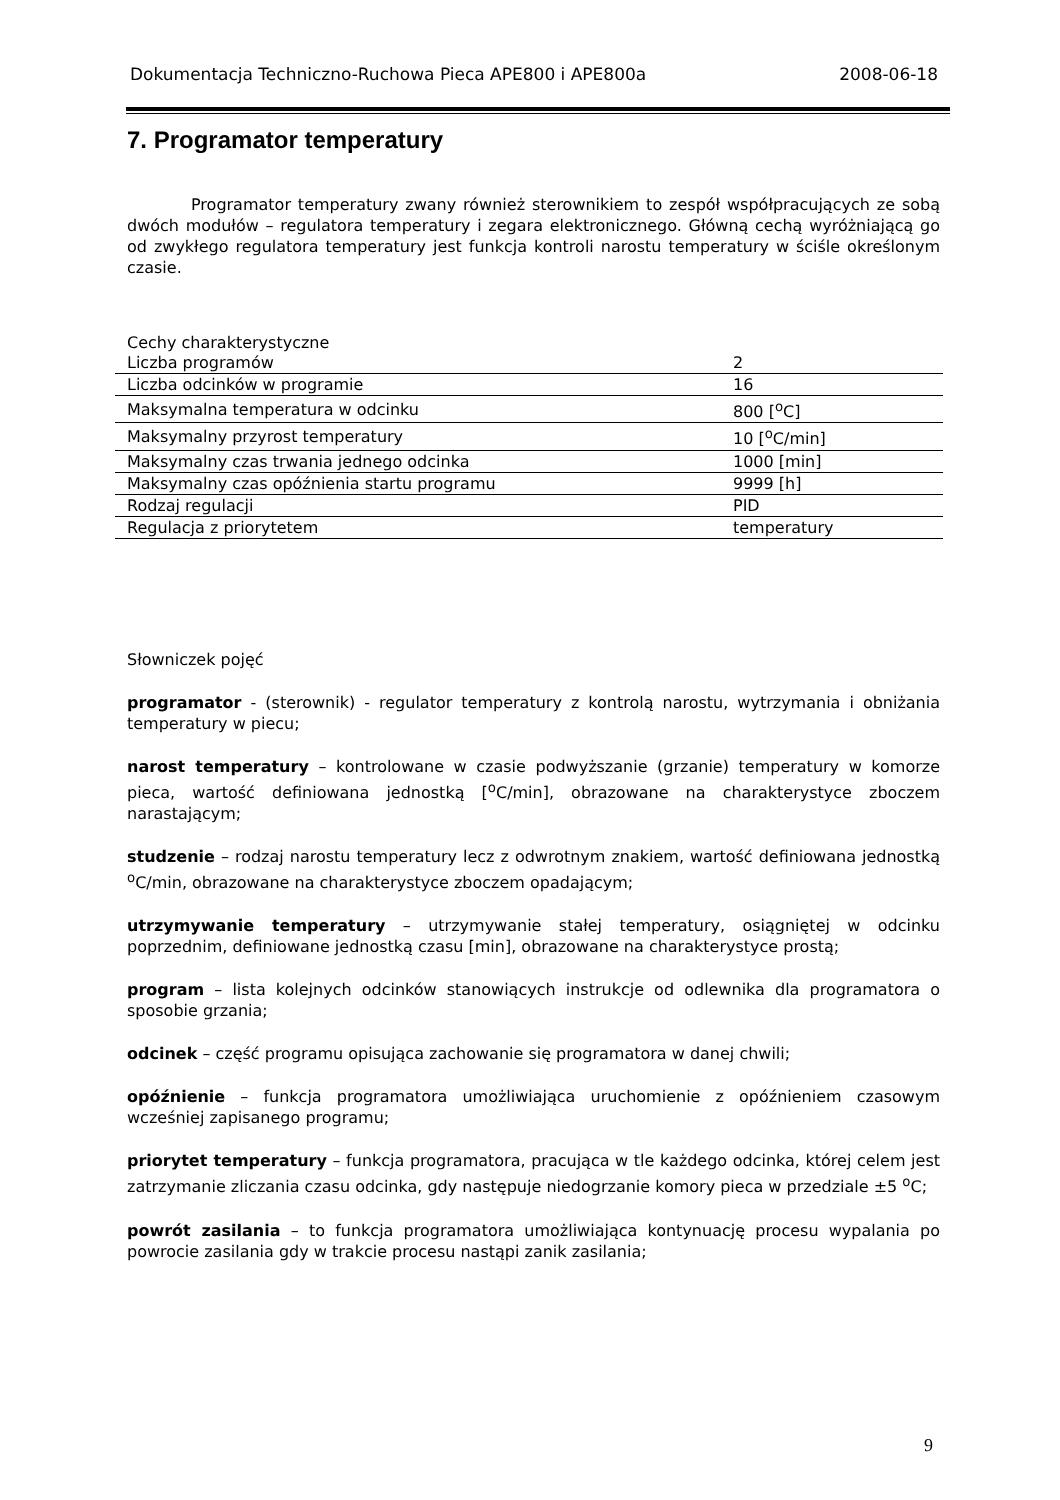Dokumentacja Techniczno-Ruchowa Pieca APE800 i APE800a 2008-06-18
7. Programator temperatury
Programator temperatury zwany również sterownikiem to zespół współpracujących ze sobą dwóch modułów – regulatora temperatury i zegara elektronicznego. Główną cechą wyróżniającą go od zwykłego regulatora temperatury jest funkcja kontroli narostu temperatury w ściśle określonym czasie.
Cechy charakterystyczne
| Liczba programów | 2 |
| Liczba odcinków w programie | 16 |
| Maksymalna temperatura w odcinku | 800 [<sup>o</sup>C] |
| Maksymalny przyrost temperatury | 10 [<sup>o</sup>C/min] |
| Maksymalny czas trwania jednego odcinka | 1000 [min] |
| Maksymalny czas opóźnienia startu programu | 9999 [h] |
| Rodzaj regulacji | PID |
| Regulacja z priorytetem | temperatury |
Słowniczek pojęć
programator - (sterownik) - regulator temperatury z kontrolą narostu, wytrzymania i obniżania temperatury w piecu;
narost temperatury – kontrolowane w czasie podwyższanie (grzanie) temperatury w komorze pieca, wartość definiowana jednostką [<sup>o</sup>C/min], obrazowane na charakterystyce zboczem narastającym;
studzenie – rodzaj narostu temperatury lecz z odwrotnym znakiem, wartość definiowana jednostką <sup>o</sup>C/min, obrazowane na charakterystyce zboczem opadającym;
utrzymywanie temperatury – utrzymywanie stałej temperatury, osiągniętej w odcinku poprzednim, definiowane jednostką czasu [min], obrazowane na charakterystyce prostą;
program – lista kolejnych odcinków stanowiących instrukcje od odlewnika dla programatora o sposobie grzania;
odcinek – część programu opisująca zachowanie się programatora w danej chwili;
opóźnienie – funkcja programatora umożliwiająca uruchomienie z opóźnieniem czasowym wcześniej zapisanego programu;
priorytet temperatury – funkcja programatora, pracująca w tle każdego odcinka, której celem jest zatrzymanie zliczania czasu odcinka, gdy następuje niedogrzanie komory pieca w przedziale ±5 <sup>o</sup>C;
powrót zasilania – to funkcja programatora umożliwiająca kontynuację procesu wypalania po powrocie zasilania gdy w trakcie procesu nastąpi zanik zasilania;
9